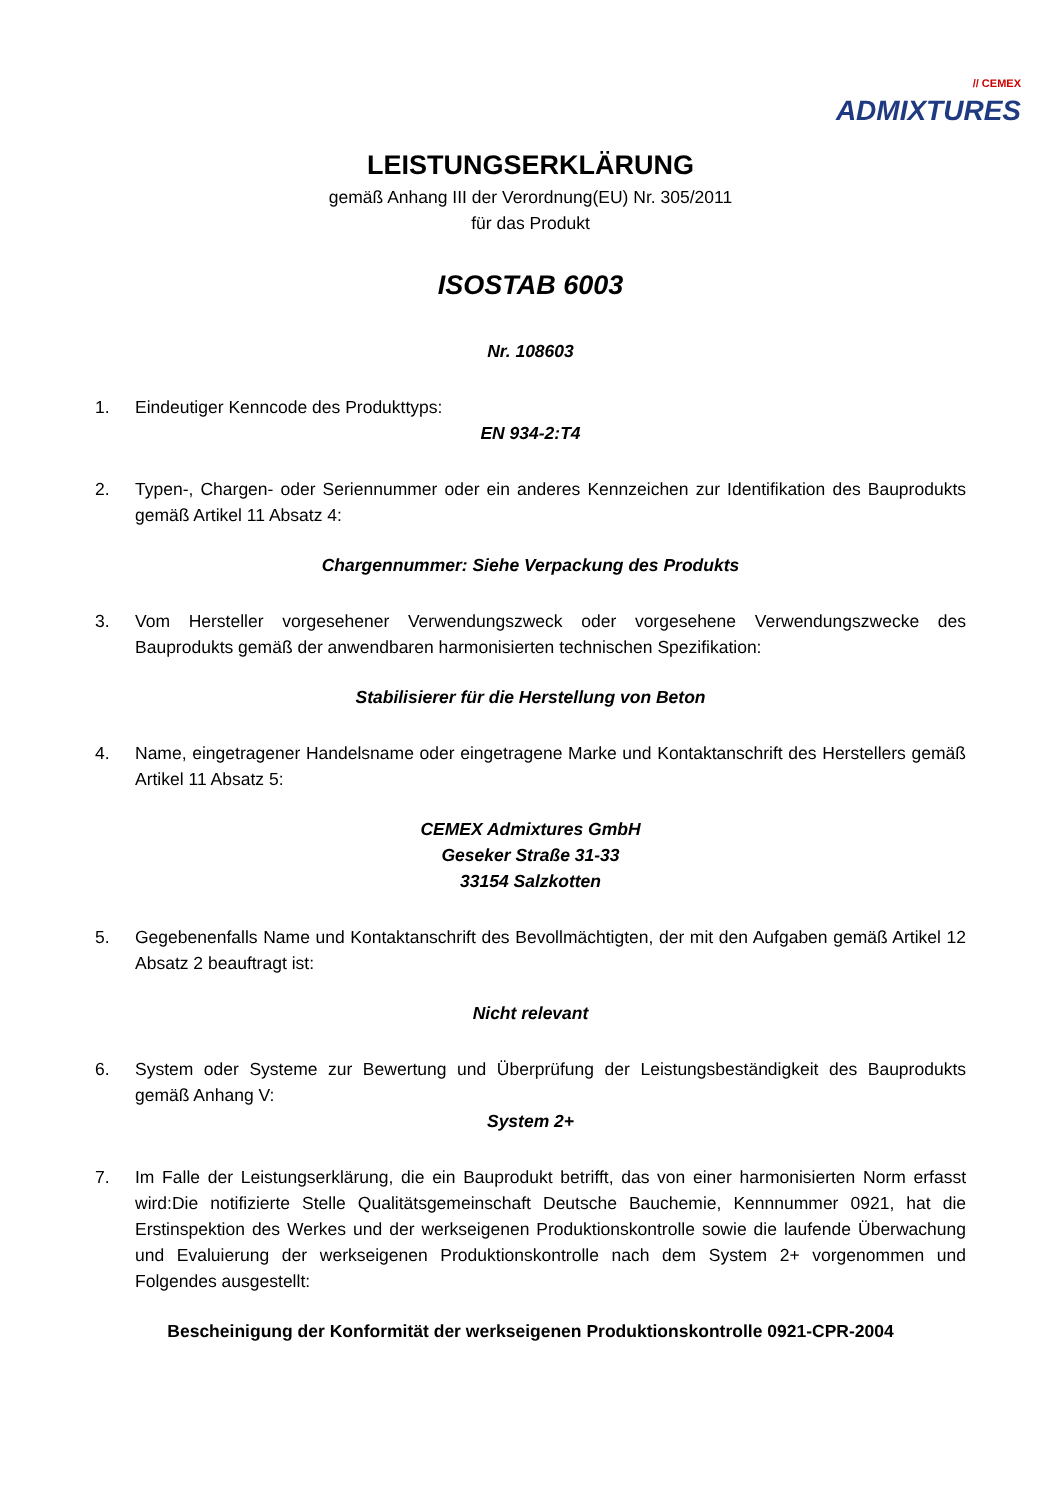// CEMEX
ADMIXTURES
LEISTUNGSERKLÄRUNG
gemäß Anhang III der Verordnung(EU) Nr. 305/2011
für das Produkt
ISOSTAB 6003
Nr. 108603
1. Eindeutiger Kenncode des Produkttyps:
EN 934-2:T4
2. Typen-, Chargen- oder Seriennummer oder ein anderes Kennzeichen zur Identifikation des Bauprodukts gemäß Artikel 11 Absatz 4:
Chargennummer: Siehe Verpackung des Produkts
3. Vom Hersteller vorgesehener Verwendungszweck oder vorgesehene Verwendungszwecke des Bauprodukts gemäß der anwendbaren harmonisierten technischen Spezifikation:
Stabilisierer für die Herstellung von Beton
4. Name, eingetragener Handelsname oder eingetragene Marke und Kontaktanschrift des Herstellers gemäß Artikel 11 Absatz 5:
CEMEX Admixtures GmbH
Geseker Straße 31-33
33154 Salzkotten
5. Gegebenenfalls Name und Kontaktanschrift des Bevollmächtigten, der mit den Aufgaben gemäß Artikel 12 Absatz 2 beauftragt ist:
Nicht relevant
6. System oder Systeme zur Bewertung und Überprüfung der Leistungsbeständigkeit des Bauprodukts gemäß Anhang V:
System 2+
7. Im Falle der Leistungserklärung, die ein Bauprodukt betrifft, das von einer harmonisierten Norm erfasst wird:Die notifizierte Stelle Qualitätsgemeinschaft Deutsche Bauchemie, Kennnummer 0921, hat die Erstinspektion des Werkes und der werkseigenen Produktionskontrolle sowie die laufende Überwachung und Evaluierung der werkseigenen Produktionskontrolle nach dem System 2+ vorgenommen und Folgendes ausgestellt:
Bescheinigung der Konformität der werkseigenen Produktionskontrolle 0921-CPR-2004